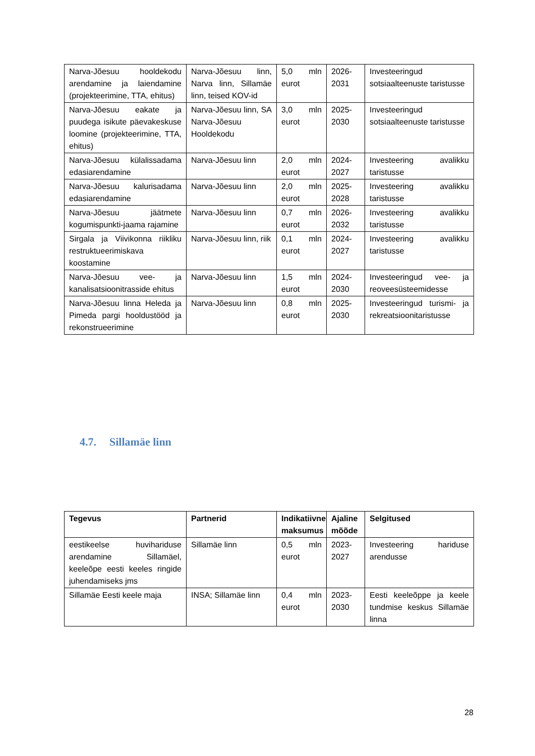| Narva-Jõesuu hooldekodu arendamine ja laiendamine (projekteerimine, TTA, ehitus) | Narva-Jõesuu linn, Narva linn, Sillamäe linn, teised KOV-id | 5,0 mln eurot | 2026-2031 | Investeeringud sotsiaalteenuste taristusse |
| Narva-Jõesuu eakate ja puudega isikute päevakeskuse loomine (projekteerimine, TTA, ehitus) | Narva-Jõesuu linn, SA Narva-Jõesuu Hooldekodu | 3,0 mln eurot | 2025-2030 | Investeeringud sotsiaalteenuste taristusse |
| Narva-Jõesuu külalissadama edasiarendamine | Narva-Jõesuu linn | 2,0 mln eurot | 2024-2027 | Investeering avalikku taristusse |
| Narva-Jõesuu kalurisadama edasiarendamine | Narva-Jõesuu linn | 2,0 mln eurot | 2025-2028 | Investeering avalikku taristusse |
| Narva-Jõesuu jäätmete kogumispunkti-jaama rajamine | Narva-Jõesuu linn | 0,7 mln eurot | 2026-2032 | Investeering avalikku taristusse |
| Sirgala ja Viivikonna riikliku restruktueerimiskava koostamine | Narva-Jõesuu linn, riik | 0,1 mln eurot | 2024-2027 | Investeering avalikku taristusse |
| Narva-Jõesuu vee- ja kanalisatsioonitrasside ehitus | Narva-Jõesuu linn | 1,5 mln eurot | 2024-2030 | Investeeringud vee- ja reoveesüsteemidesse |
| Narva-Jõesuu linna Heleda ja Pimeda pargi hooldustööd ja rekonstrueerimine | Narva-Jõesuu linn | 0,8 mln eurot | 2025-2030 | Investeeringud turismi- ja rekreatsioonitaristusse |
4.7. Sillamäe linn
| Tegevus | Partnerid | Indikatiivne maksumus | Ajaline mõõde | Selgitused |
| --- | --- | --- | --- | --- |
| eestikeelse huvihariduse arendamine Sillamäel, keeleõpe eesti keeles ringide juhendamiseks jms | Sillamäe linn | 0,5 mln eurot | 2023-2027 | Investeering hariduse arendusse |
| Sillamäe Eesti keele maja | INSA; Sillamäe linn | 0,4 mln eurot | 2023-2030 | Eesti keeleõppe ja keele tundmise keskus Sillamäe linna |
28